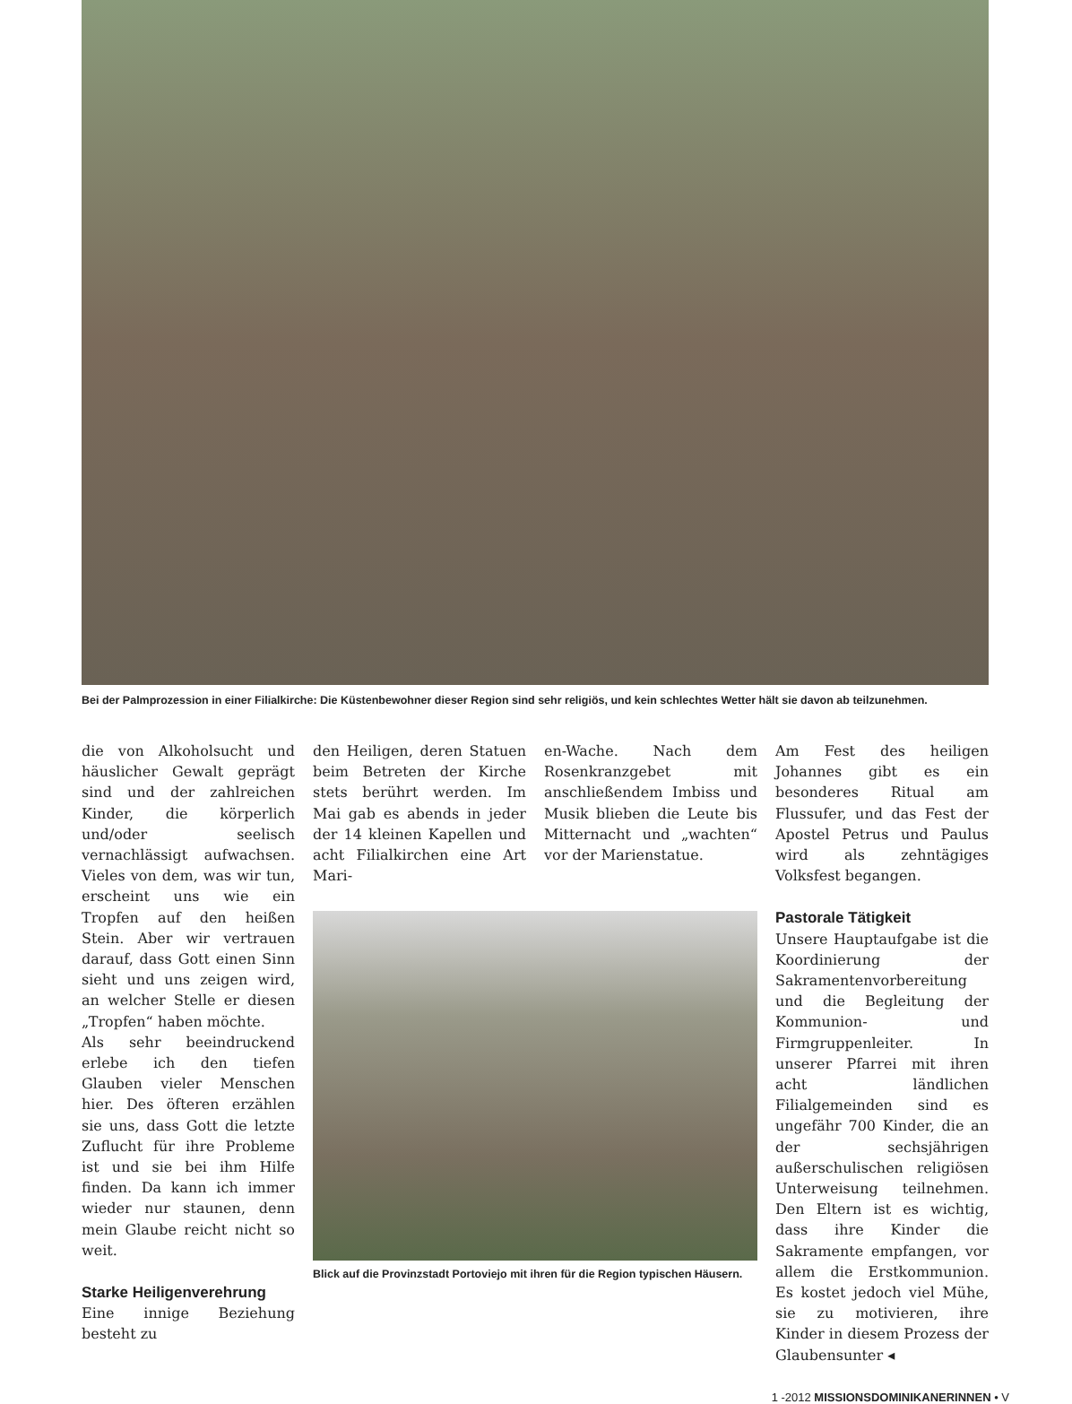Bei der Palmprozession in einer Filialkirche: Die Küstenbewohner dieser Region sind sehr religiös, und kein schlechtes Wetter hält sie davon ab teilzunehmen.
die von Alkoholsucht und häuslicher Gewalt geprägt sind und der zahlreichen Kinder, die körperlich und/oder seelisch vernachlässigt aufwachsen. Vieles von dem, was wir tun, erscheint uns wie ein Tropfen auf den heißen Stein. Aber wir vertrauen darauf, dass Gott einen Sinn sieht und uns zeigen wird, an welcher Stelle er diesen „Tropfen“ haben möchte.
Als sehr beeindruckend erlebe ich den tiefen Glauben vieler Menschen hier. Des öfteren erzählen sie uns, dass Gott die letzte Zuflucht für ihre Probleme ist und sie bei ihm Hilfe finden. Da kann ich immer wieder nur staunen, denn mein Glaube reicht nicht so weit.
Starke Heiligenverehrung
Eine innige Beziehung besteht zu
den Heiligen, deren Statuen beim Betreten der Kirche stets berührt werden. Im Mai gab es abends in jeder der 14 kleinen Kapellen und acht Filialkirchen eine Art Mari-
en-Wache. Nach dem Rosenkranzgebet mit anschließendem Imbiss und Musik blieben die Leute bis Mitternacht und „wachten“ vor der Marienstatue.
Blick auf die Provinzstadt Portoviejo mit ihren für die Region typischen Häusern.
Am Fest des heiligen Johannes gibt es ein besonderes Ritual am Flussufer, und das Fest der Apostel Petrus und Paulus wird als zehntägiges Volksfest begangen.
Pastorale Tätigkeit
Unsere Hauptaufgabe ist die Koordinierung der Sakramentenvorbereitung und die Begleitung der Kommunion- und Firmgruppenleiter. In unserer Pfarrei mit ihren acht ländlichen Filialgemeinden sind es ungefähr 700 Kinder, die an der sechsjährigen außerschulischen religiösen Unterweisung teilnehmen. Den Eltern ist es wichtig, dass ihre Kinder die Sakramente empfangen, vor allem die Erstkommunion. Es kostet jedoch viel Mühe, sie zu motivieren, ihre Kinder in diesem Prozess der Glaubensunter ◂
1 -2012 MISSIONSDOMINIKANERINNEN • V